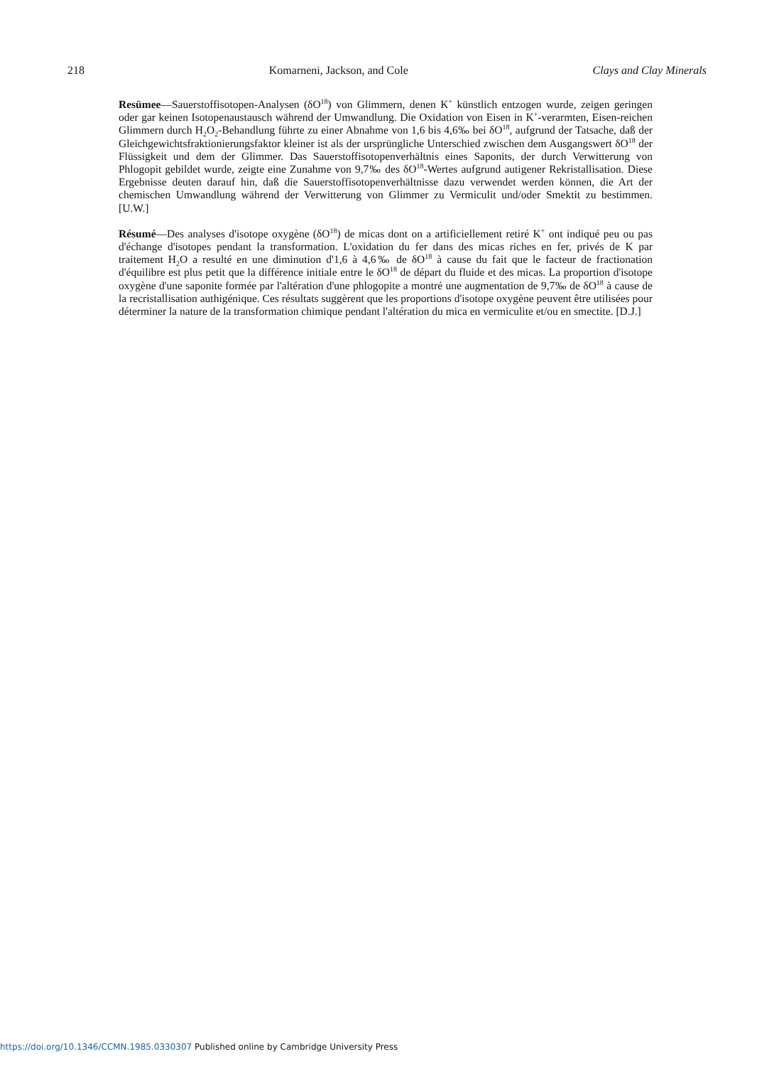218 Komarneni, Jackson, and Cole Clays and Clay Minerals
Resümee—Sauerstoffisotopen-Analysen (δO<sup>18</sup>) von Glimmern, denen K<sup>+</sup> künstlich entzogen wurde, zeigen geringen oder gar keinen Isotopenaustausch während der Umwandlung. Die Oxidation von Eisen in K<sup>+</sup>-verarmten, Eisen-reichen Glimmern durch H<sub>2</sub>O<sub>2</sub>-Behandlung führte zu einer Abnahme von 1,6 bis 4,6‰ bei δO<sup>18</sup>, aufgrund der Tatsache, daß der Gleichgewichtsfraktionierungsfaktor kleiner ist als der ursprüngliche Unterschied zwischen dem Ausgangswert δO<sup>18</sup> der Flüssigkeit und dem der Glimmer. Das Sauerstoffisotopenverhältnis eines Saponits, der durch Verwitterung von Phlogopit gebildet wurde, zeigte eine Zunahme von 9,7‰ des δO<sup>18</sup>-Wertes aufgrund autigener Rekristallisation. Diese Ergebnisse deuten darauf hin, daß die Sauerstoffisotopenverhältnisse dazu verwendet werden können, die Art der chemischen Umwandlung während der Verwitterung von Glimmer zu Vermiculit und/oder Smektit zu bestimmen. [U.W.]
Résumé—Des analyses d'isotope oxygène (δO<sup>18</sup>) de micas dont on a artificiellement retiré K<sup>+</sup> ont indiqué peu ou pas d'échange d'isotopes pendant la transformation. L'oxidation du fer dans des micas riches en fer, privés de K par traitement H<sub>2</sub>O a resulté en une diminution d'1,6 à 4,6‰ de δO<sup>18</sup> à cause du fait que le facteur de fractionation d'équilibre est plus petit que la différence initiale entre le δO<sup>18</sup> de départ du fluide et des micas. La proportion d'isotope oxygène d'une saponite formée par l'altération d'une phlogopite a montré une augmentation de 9,7‰ de δO<sup>18</sup> à cause de la recristallisation authigénique. Ces résultats suggèrent que les proportions d'isotope oxygène peuvent être utilisées pour déterminer la nature de la transformation chimique pendant l'altération du mica en vermiculite et/ou en smectite. [D.J.]
https://doi.org/10.1346/CCMN.1985.0330307 Published online by Cambridge University Press